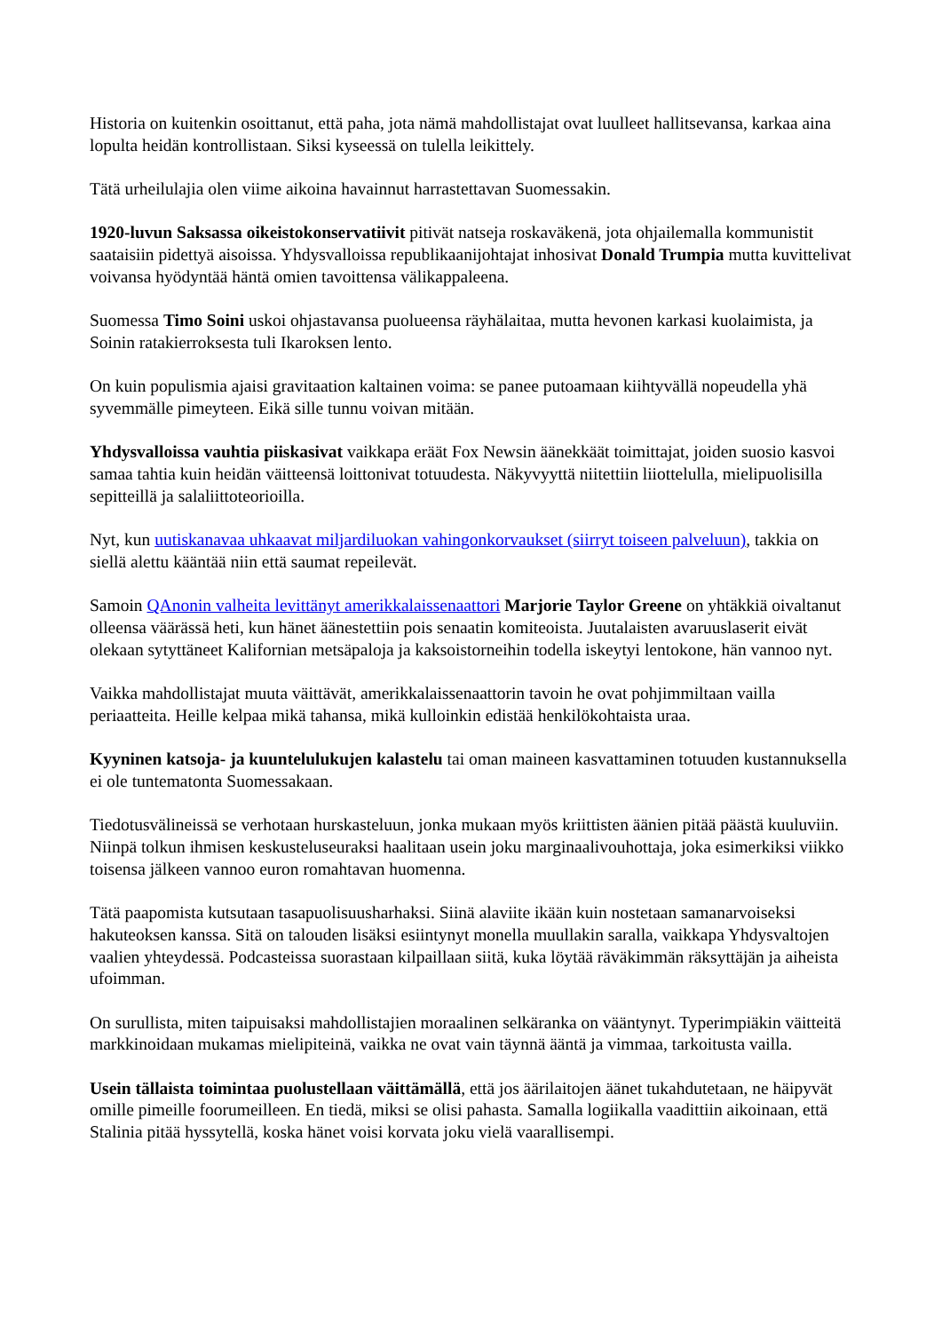Historia on kuitenkin osoittanut, että paha, jota nämä mahdollistajat ovat luulleet hallitsevansa, karkaa aina lopulta heidän kontrollistaan. Siksi kyseessä on tulella leikittely.
Tätä urheilulajia olen viime aikoina havainnut harrastettavan Suomessakin.
1920-luvun Saksassa oikeistokonservatiivit pitivät natseja roskaväkenä, jota ohjailemalla kommunistit saataisiin pidettyä aisoissa. Yhdysvalloissa republikaanijohtajat inhosivat Donald Trumpia mutta kuvittelivat voivansa hyödyntää häntä omien tavoittensa välikappaleena.
Suomessa Timo Soini uskoi ohjastavansa puolueensa räyhälaitaa, mutta hevonen karkasi kuolaimista, ja Soinin ratakierroksesta tuli Ikaroksen lento.
On kuin populismia ajaisi gravitaation kaltainen voima: se panee putoamaan kiihtyvällä nopeudella yhä syvemmälle pimeyteen. Eikä sille tunnu voivan mitään.
Yhdysvalloissa vauhtia piiskasivat vaikkapa eräät Fox Newsin äänekkäät toimittajat, joiden suosio kasvoi samaa tahtia kuin heidän väitteensä loittonivat totuudesta. Näkyvyyttä niitettiin liiottelulla, mielipuolisilla sepitteillä ja salaliittoteorioilla.
Nyt, kun uutiskanavaa uhkaavat miljardiluokan vahingonkorvaukset (siirryt toiseen palveluun), takkia on siellä alettu kääntää niin että saumat repeilevät.
Samoin QAnonin valheita levittänyt amerikkalaissenaattori Marjorie Taylor Greene on yhtäkkiä oivaltanut olleensa väärässä heti, kun hänet äänestettiin pois senaatin komiteoista. Juutalaisten avaruuslaserit eivät olekaan sytyttäneet Kalifornian metsäpaloja ja kaksoistorneihin todella iskeytyi lentokone, hän vannoo nyt.
Vaikka mahdollistajat muuta väittävät, amerikkalaissenaattorin tavoin he ovat pohjimmiltaan vailla periaatteita. Heille kelpaa mikä tahansa, mikä kulloinkin edistää henkilökohtaista uraa.
Kyyninen katsoja- ja kuuntelulukujen kalastelu tai oman maineen kasvattaminen totuuden kustannuksella ei ole tuntematonta Suomessakaan.
Tiedotusvälineissä se verhotaan hurskasteluun, jonka mukaan myös kriittisten äänien pitää päästä kuuluviin. Niinpä tolkun ihmisen keskusteluseuraksi haalitaan usein joku marginaalivouhottaja, joka esimerkiksi viikko toisensa jälkeen vannoo euron romahtavan huomenna.
Tätä paapomista kutsutaan tasapuolisuusharhaksi. Siinä alaviite ikään kuin nostetaan samanarvoiseksi hakuteoksen kanssa. Sitä on talouden lisäksi esiintynyt monella muullakin saralla, vaikkapa Yhdysvaltojen vaalien yhteydessä. Podcasteissa suorastaan kilpaillaan siitä, kuka löytää räväkimmän räksyttäjän ja aiheista ufoimman.
On surullista, miten taipuisaksi mahdollistajien moraalinen selkäranka on vääntynyt. Typerimpiäkin väitteitä markkinoidaan mukamas mielipiteinä, vaikka ne ovat vain täynnä ääntä ja vimmaa, tarkoitusta vailla.
Usein tällaista toimintaa puolustellaan väittämällä, että jos äärilaitojen äänet tukahdutetaan, ne häipyvät omille pimeille foorumeilleen. En tiedä, miksi se olisi pahasta. Samalla logiikalla vaadittiin aikoinaan, että Stalinia pitää hyssytellä, koska hänet voisi korvata joku vielä vaarallisempi.